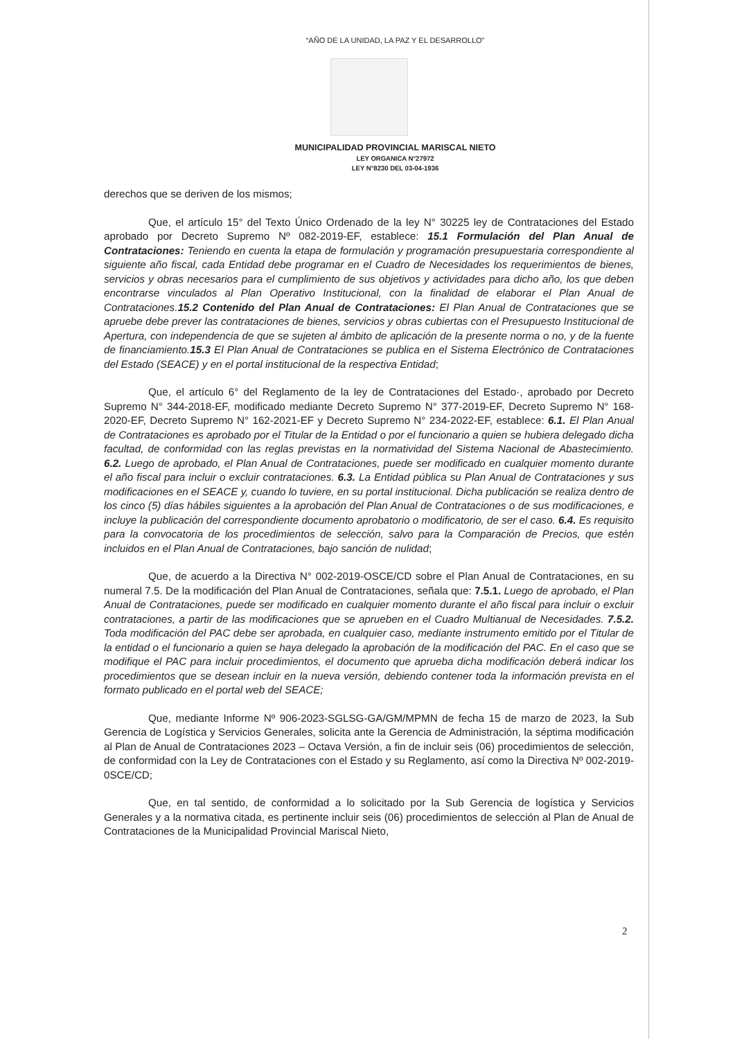“AÑO DE LA UNIDAD, LA PAZ Y EL DESARROLLO”
MUNICIPALIDAD PROVINCIAL MARISCAL NIETO
LEY ORGANICA N°27972
LEY N°8230 DEL 03-04-1936
derechos que se deriven de los mismos;
Que, el artículo 15° del Texto Único Ordenado de la ley N° 30225 ley de Contrataciones del Estado aprobado por Decreto Supremo Nº 082-2019-EF, establece: 15.1 Formulación del Plan Anual de Contrataciones: Teniendo en cuenta la etapa de formulación y programación presupuestaria correspondiente al siguiente año fiscal, cada Entidad debe programar en el Cuadro de Necesidades los requerimientos de bienes, servicios y obras necesarios para el cumplimiento de sus objetivos y actividades para dicho año, los que deben encontrarse vinculados al Plan Operativo Institucional, con la finalidad de elaborar el Plan Anual de Contrataciones.15.2 Contenido del Plan Anual de Contrataciones: El Plan Anual de Contrataciones que se apruebe debe prever las contrataciones de bienes, servicios y obras cubiertas con el Presupuesto Institucional de Apertura, con independencia de que se sujeten al ámbito de aplicación de la presente norma o no, y de la fuente de financiamiento.15.3 El Plan Anual de Contrataciones se publica en el Sistema Electrónico de Contrataciones del Estado (SEACE) y en el portal institucional de la respectiva Entidad;
Que, el artículo 6° del Reglamento de la ley de Contrataciones del Estado·, aprobado por Decreto Supremo N° 344-2018-EF, modificado mediante Decreto Supremo N° 377-2019-EF, Decreto Supremo N° 168-2020-EF, Decreto Supremo N° 162-2021-EF y Decreto Supremo N° 234-2022-EF, establece: 6.1. El Plan Anual de Contrataciones es aprobado por el Titular de la Entidad o por el funcionario a quien se hubiera delegado dicha facultad, de conformidad con las reglas previstas en la normatividad del Sistema Nacional de Abastecimiento. 6.2. Luego de aprobado, el Plan Anual de Contrataciones, puede ser modificado en cualquier momento durante el año fiscal para incluir o excluir contrataciones. 6.3. La Entidad pública su Plan Anual de Contrataciones y sus modificaciones en el SEACE y, cuando lo tuviere, en su portal institucional. Dicha publicación se realiza dentro de los cinco (5) días hábiles siguientes a la aprobación del Plan Anual de Contrataciones o de sus modificaciones, e incluye la publicación del correspondiente documento aprobatorio o modificatorio, de ser el caso. 6.4. Es requisito para la convocatoria de los procedimientos de selección, salvo para la Comparación de Precios, que estén incluidos en el Plan Anual de Contrataciones, bajo sanción de nulidad;
Que, de acuerdo a la Directiva N° 002-2019-OSCE/CD sobre el Plan Anual de Contrataciones, en su numeral 7.5. De la modificación del Plan Anual de Contrataciones, señala que: 7.5.1. Luego de aprobado, el Plan Anual de Contrataciones, puede ser modificado en cualquier momento durante el año fiscal para incluir o excluir contrataciones, a partir de las modificaciones que se aprueben en el Cuadro Multianual de Necesidades. 7.5.2. Toda modificación del PAC debe ser aprobada, en cualquier caso, mediante instrumento emitido por el Titular de la entidad o el funcionario a quien se haya delegado la aprobación de la modificación del PAC. En el caso que se modifique el PAC para incluir procedimientos, el documento que aprueba dicha modificación deberá indicar los procedimientos que se desean incluir en la nueva versión, debiendo contener toda la información prevista en el formato publicado en el portal web del SEACE;
Que, mediante Informe Nº 906-2023-SGLSG-GA/GM/MPMN de fecha 15 de marzo de 2023, la Sub Gerencia de Logística y Servicios Generales, solicita ante la Gerencia de Administración, la séptima modificación al Plan de Anual de Contrataciones 2023 – Octava Versión, a fin de incluir seis (06) procedimientos de selección, de conformidad con la Ley de Contrataciones con el Estado y su Reglamento, así como la Directiva Nº 002-2019-0SCE/CD;
Que, en tal sentido, de conformidad a lo solicitado por la Sub Gerencia de logística y Servicios Generales y a la normativa citada, es pertinente incluir seis (06) procedimientos de selección al Plan de Anual de Contrataciones de la Municipalidad Provincial Mariscal Nieto,
2